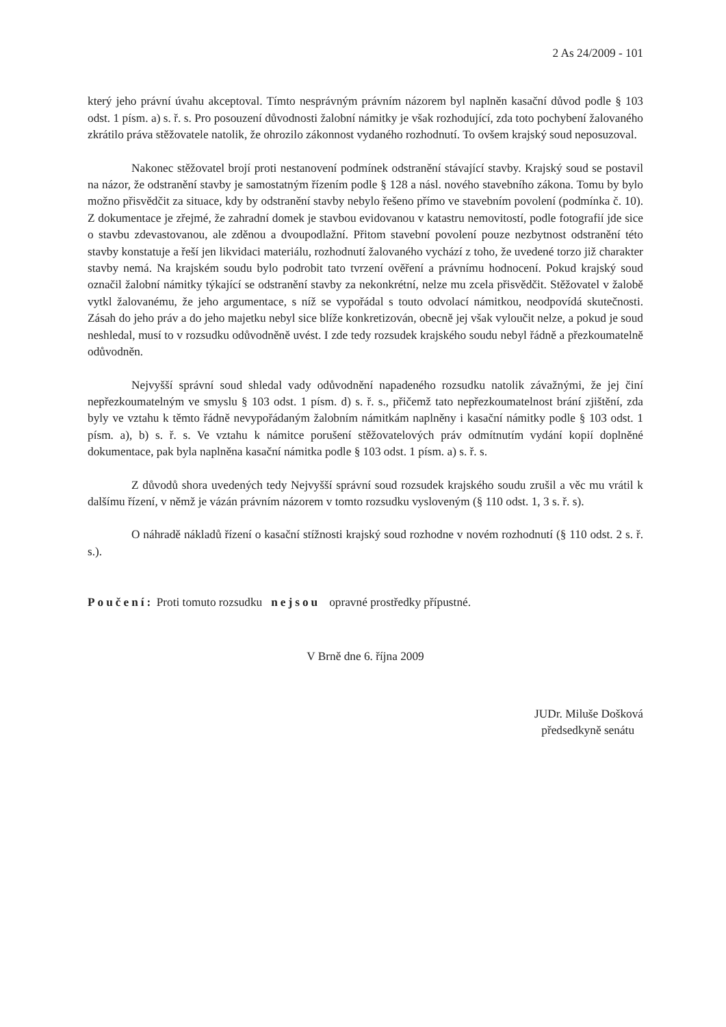2 As 24/2009 - 101
který jeho právní úvahu akceptoval. Tímto nesprávným právním názorem byl naplněn kasační důvod podle § 103 odst. 1 písm. a) s. ř. s. Pro posouzení důvodnosti žalobní námitky je však rozhodující, zda toto pochybení žalovaného zkrátilo práva stěžovatele natolik, že ohrozilo zákonnost vydaného rozhodnutí. To ovšem krajský soud neposuzoval.
Nakonec stěžovatel brojí proti nestanovení podmínek odstranění stávající stavby. Krajský soud se postavil na názor, že odstranění stavby je samostatným řízením podle § 128 a násl. nového stavebního zákona. Tomu by bylo možno přisvědčit za situace, kdy by odstranění stavby nebylo řešeno přímo ve stavebním povolení (podmínka č. 10). Z dokumentace je zřejmé, že zahradní domek je stavbou evidovanou v katastru nemovitostí, podle fotografií jde sice o stavbu zdevastovanou, ale zděnou a dvoupodlažní. Přitom stavební povolení pouze nezbytnost odstranění této stavby konstatuje a řeší jen likvidaci materiálu, rozhodnutí žalovaného vychází z toho, že uvedené torzo již charakter stavby nemá. Na krajském soudu bylo podrobit tato tvrzení ověření a právnímu hodnocení. Pokud krajský soud označil žalobní námitky týkající se odstranění stavby za nekonkrétní, nelze mu zcela přisvědčit. Stěžovatel v žalobě vytkl žalovanému, že jeho argumentace, s níž se vypořádal s touto odvolací námitkou, neodpovídá skutečnosti. Zásah do jeho práv a do jeho majetku nebyl sice blíže konkretizován, obecně jej však vyloučit nelze, a pokud je soud neshledal, musí to v rozsudku odůvodněně uvést. I zde tedy rozsudek krajského soudu nebyl řádně a přezkoumatelně odůvodněn.
Nejvyšší správní soud shledal vady odůvodnění napadeného rozsudku natolik závažnými, že jej činí nepřezkoumatelným ve smyslu § 103 odst. 1 písm. d) s. ř. s., přičemž tato nepřezkoumatelnost brání zjištění, zda byly ve vztahu k těmto řádně nevypořádaným žalobním námitkám naplněny i kasační námitky podle § 103 odst. 1 písm. a), b) s. ř. s. Ve vztahu k námitce porušení stěžovatelových práv odmítnutím vydání kopií doplněné dokumentace, pak byla naplněna kasační námitka podle § 103 odst. 1 písm. a) s. ř. s.
Z důvodů shora uvedených tedy Nejvyšší správní soud rozsudek krajského soudu zrušil a věc mu vrátil k dalšímu řízení, v němž je vázán právním názorem v tomto rozsudku vysloveným (§ 110 odst. 1, 3 s. ř. s).
O náhradě nákladů řízení o kasační stížnosti krajský soud rozhodne v novém rozhodnutí (§ 110 odst. 2 s. ř. s.).
Poučení: Proti tomuto rozsudku nejsou opravné prostředky přípustné.
V Brně dne 6. října 2009
JUDr. Miluše Došková
předsedkyně senátu